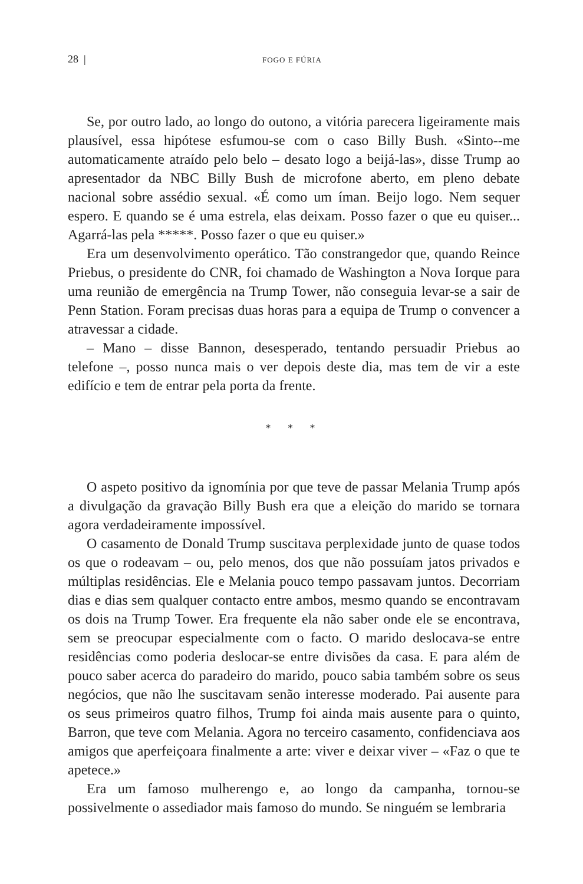28 | FOGO E FÚRIA
Se, por outro lado, ao longo do outono, a vitória parecera ligeiramente mais plausível, essa hipótese esfumou-se com o caso Billy Bush. «Sinto--me automaticamente atraído pelo belo – desato logo a beijá-las», disse Trump ao apresentador da NBC Billy Bush de microfone aberto, em pleno debate nacional sobre assédio sexual. «É como um íman. Beijo logo. Nem sequer espero. E quando se é uma estrela, elas deixam. Posso fazer o que eu quiser... Agarrá-las pela *****. Posso fazer o que eu quiser.»
Era um desenvolvimento operático. Tão constrangedor que, quando Reince Priebus, o presidente do CNR, foi chamado de Washington a Nova Iorque para uma reunião de emergência na Trump Tower, não conseguia levar-se a sair de Penn Station. Foram precisas duas horas para a equipa de Trump o convencer a atravessar a cidade.
– Mano – disse Bannon, desesperado, tentando persuadir Priebus ao telefone –, posso nunca mais o ver depois deste dia, mas tem de vir a este edifício e tem de entrar pela porta da frente.
* * *
O aspeto positivo da ignomínia por que teve de passar Melania Trump após a divulgação da gravação Billy Bush era que a eleição do marido se tornara agora verdadeiramente impossível.
O casamento de Donald Trump suscitava perplexidade junto de quase todos os que o rodeavam – ou, pelo menos, dos que não possuíam jatos privados e múltiplas residências. Ele e Melania pouco tempo passavam juntos. Decorriam dias e dias sem qualquer contacto entre ambos, mesmo quando se encontravam os dois na Trump Tower. Era frequente ela não saber onde ele se encontrava, sem se preocupar especialmente com o facto. O marido deslocava-se entre residências como poderia deslocar-se entre divisões da casa. E para além de pouco saber acerca do paradeiro do marido, pouco sabia também sobre os seus negócios, que não lhe suscitavam senão interesse moderado. Pai ausente para os seus primeiros quatro filhos, Trump foi ainda mais ausente para o quinto, Barron, que teve com Melania. Agora no terceiro casamento, confidenciava aos amigos que aperfeiçoara finalmente a arte: viver e deixar viver – «Faz o que te apetece.»
Era um famoso mulherengo e, ao longo da campanha, tornou-se possivelmente o assediador mais famoso do mundo. Se ninguém se lembraria